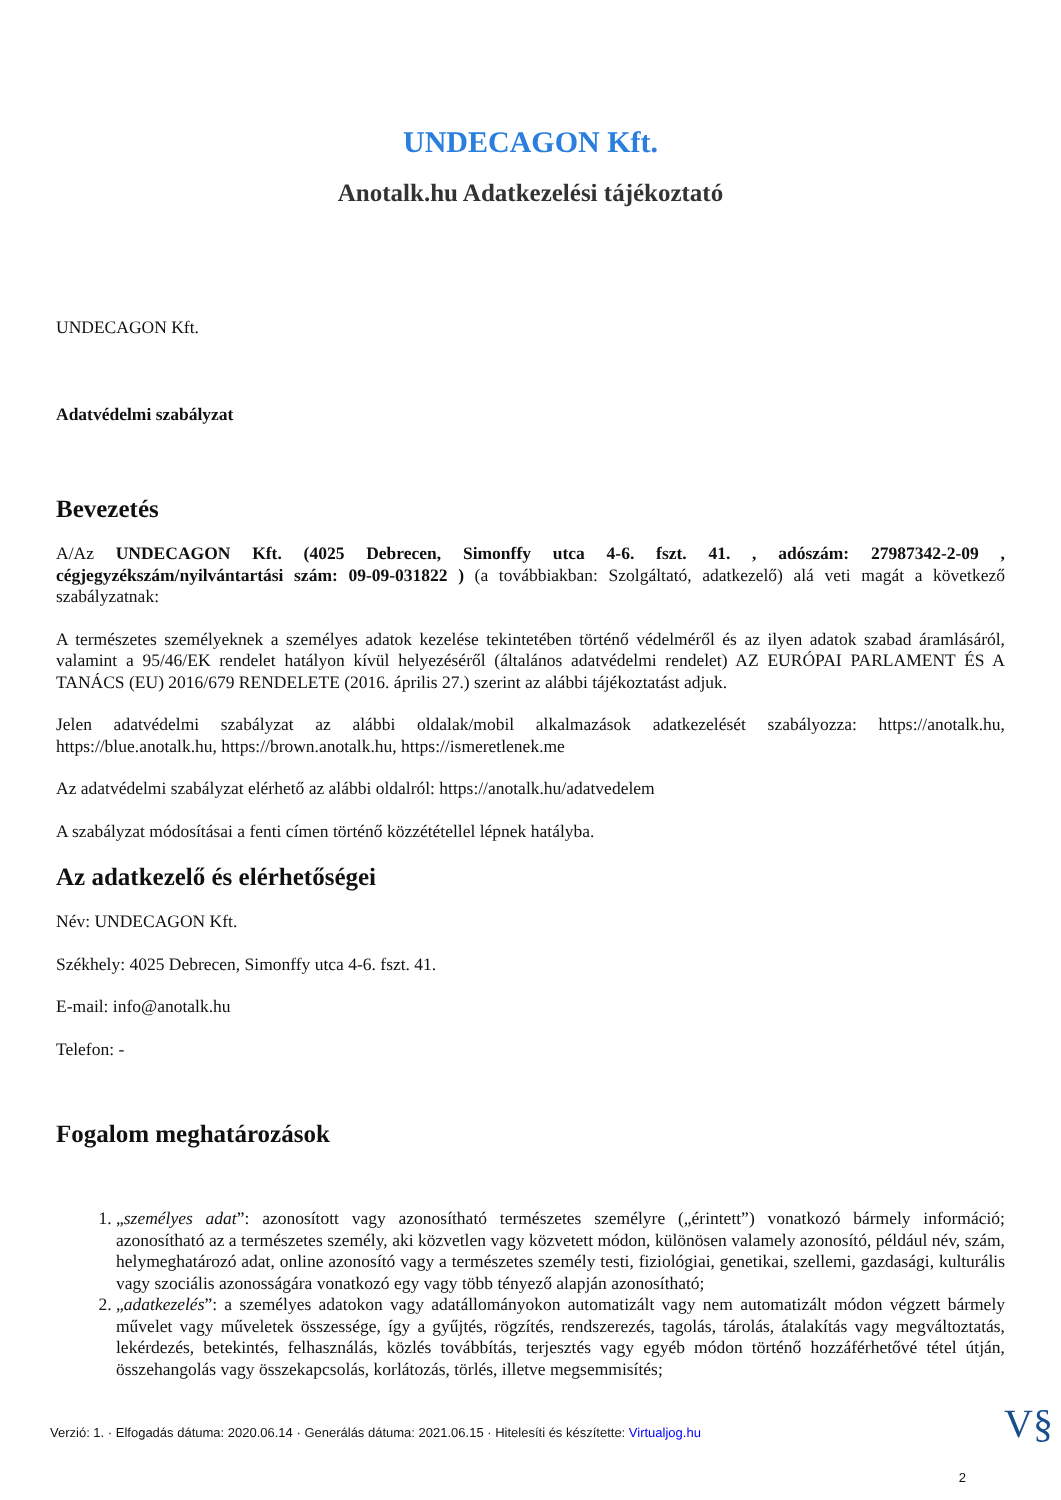UNDECAGON Kft.
Anotalk.hu Adatkezelési tájékoztató
UNDECAGON Kft.
Adatvédelmi szabályzat
Bevezetés
A/Az UNDECAGON Kft. (4025 Debrecen, Simonffy utca 4-6. fszt. 41. , adószám: 27987342-2-09 , cégjegyzékszám/nyilvántartási szám: 09-09-031822 ) (a továbbiakban: Szolgáltató, adatkezelő) alá veti magát a következő szabályzatnak:
A természetes személyeknek a személyes adatok kezelése tekintetében történő védelméről és az ilyen adatok szabad áramlásáról, valamint a 95/46/EK rendelet hatályon kívül helyezéséről (általános adatvédelmi rendelet) AZ EURÓPAI PARLAMENT ÉS A TANÁCS (EU) 2016/679 RENDELETE (2016. április 27.) szerint az alábbi tájékoztatást adjuk.
Jelen adatvédelmi szabályzat az alábbi oldalak/mobil alkalmazások adatkezelését szabályozza: https://anotalk.hu, https://blue.anotalk.hu, https://brown.anotalk.hu, https://ismeretlenek.me
Az adatvédelmi szabályzat elérhető az alábbi oldalról: https://anotalk.hu/adatvedelem
A szabályzat módosításai a fenti címen történő közzététellel lépnek hatályba.
Az adatkezelő és elérhetőségei
Név: UNDECAGON Kft.
Székhely: 4025 Debrecen, Simonffy utca 4-6. fszt. 41.
E-mail: info@anotalk.hu
Telefon: -
Fogalom meghatározások
1. „személyes adat”: azonosított vagy azonosítható természetes személyre („érintett”) vonatkozó bármely információ; azonosítható az a természetes személy, aki közvetlen vagy közvetett módon, különösen valamely azonosító, például név, szám, helymeghatározó adat, online azonosító vagy a természetes személy testi, fiziológiai, genetikai, szellemi, gazdasági, kulturális vagy szociális azonosságára vonatkozó egy vagy több tényező alapján azonosítható;
2. „adatkezelés”: a személyes adatokon vagy adatállományokon automatizált vagy nem automatizált módon végzett bármely művelet vagy műveletek összessége, így a gyűjtés, rögzítés, rendszerezés, tagolás, tárolás, átalakítás vagy megváltoztatás, lekérdezés, betekintés, felhasználás, közlés továbbítás, terjesztés vagy egyéb módon történő hozzáférhetővé tétel útján, összehangolás vagy összekapcsolás, korlátozás, törlés, illetve megsemmisítés;
Verzió: 1. · Elfogadás dátuma: 2020.06.14 · Generálás dátuma: 2021.06.15 · Hitelesíti és készítette: Virtualjog.hu
V§
2